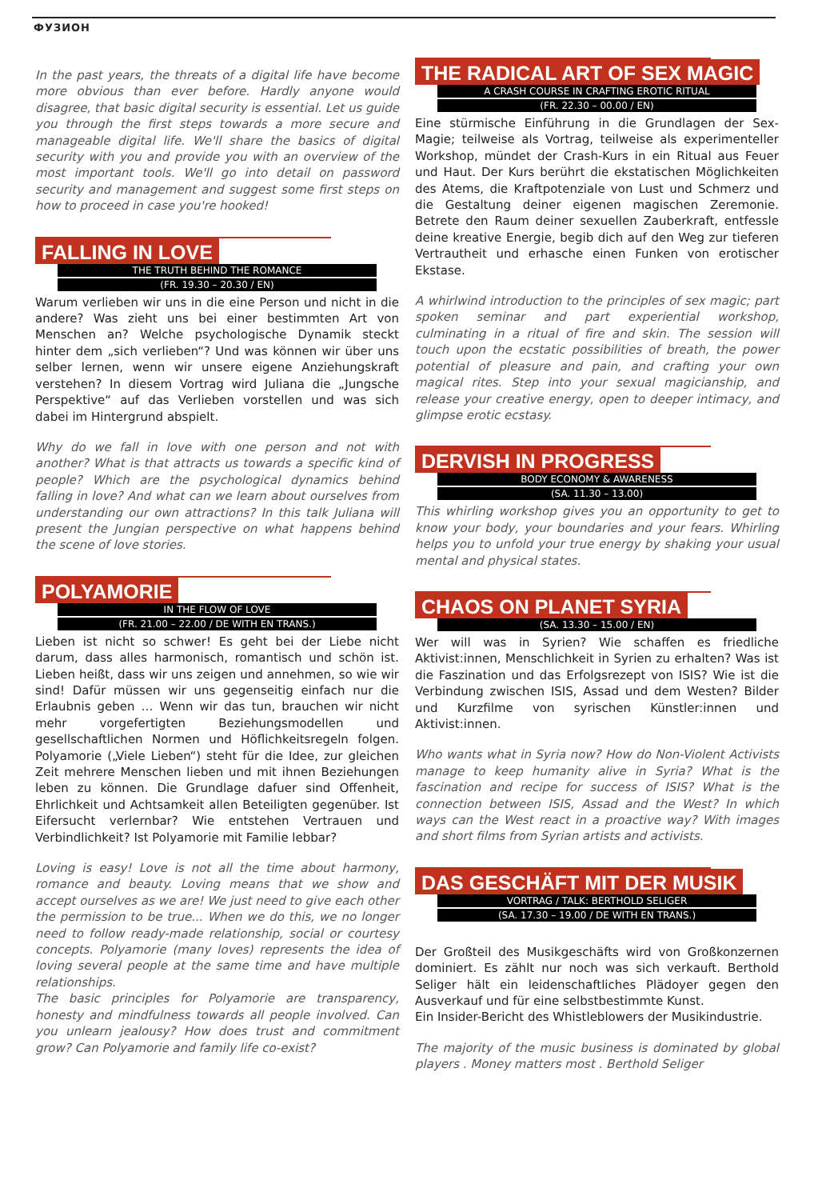ФУЗИОН
In the past years, the threats of a digital life have become more obvious than ever before. Hardly anyone would disagree, that basic digital security is essential. Let us guide you through the first steps towards a more secure and manageable digital life. We'll share the basics of digital security with you and provide you with an overview of the most important tools. We'll go into detail on password security and management and suggest some first steps on how to proceed in case you're hooked!
FALLING IN LOVE
THE TRUTH BEHIND THE ROMANCE
(FR. 19.30 – 20.30 / EN)
Warum verlieben wir uns in die eine Person und nicht in die andere? Was zieht uns bei einer bestimmten Art von Menschen an? Welche psychologische Dynamik steckt hinter dem „sich verlieben“? Und was können wir über uns selber lernen, wenn wir unsere eigene Anziehungskraft verstehen? In diesem Vortrag wird Juliana die „Jungsche Perspektive“ auf das Verlieben vorstellen und was sich dabei im Hintergrund abspielt.
Why do we fall in love with one person and not with another? What is that attracts us towards a specific kind of people? Which are the psychological dynamics behind falling in love? And what can we learn about ourselves from understanding our own attractions? In this talk Juliana will present the Jungian perspective on what happens behind the scene of love stories.
POLYAMORIE
IN THE FLOW OF LOVE
(FR. 21.00 – 22.00 / DE WITH EN TRANS.)
Lieben ist nicht so schwer! Es geht bei der Liebe nicht darum, dass alles harmonisch, romantisch und schön ist. Lieben heißt, dass wir uns zeigen und annehmen, so wie wir sind! Dafür müssen wir uns gegenseitig einfach nur die Erlaubnis geben … Wenn wir das tun, brauchen wir nicht mehr vorgefertigten Beziehungsmodellen und gesellschaftlichen Normen und Höflichkeitsregeln folgen. Polyamorie („Viele Lieben“) steht für die Idee, zur gleichen Zeit mehrere Menschen lieben und mit ihnen Beziehungen leben zu können. Die Grundlage dafuer sind Offenheit, Ehrlichkeit und Achtsamkeit allen Beteiligten gegenüber. Ist Eifersucht verlernbar? Wie entstehen Vertrauen und Verbindlichkeit? Ist Polyamorie mit Familie lebbar?
Loving is easy! Love is not all the time about harmony, romance and beauty. Loving means that we show and accept ourselves as we are! We just need to give each other the permission to be true... When we do this, we no longer need to follow ready-made relationship, social or courtesy concepts. Polyamorie (many loves) represents the idea of loving several people at the same time and have multiple relationships.
The basic principles for Polyamorie are transparency, honesty and mindfulness towards all people involved. Can you unlearn jealousy? How does trust and commitment grow? Can Polyamorie and family life co-exist?
THE RADICAL ART OF SEX MAGIC
A CRASH COURSE IN CRAFTING EROTIC RITUAL
(FR. 22.30 – 00.00 / EN)
Eine stürmische Einführung in die Grundlagen der Sex-Magie; teilweise als Vortrag, teilweise als experimenteller Workshop, mündet der Crash-Kurs in ein Ritual aus Feuer und Haut. Der Kurs berührt die ekstatischen Möglichkeiten des Atems, die Kraftpotenziale von Lust und Schmerz und die Gestaltung deiner eigenen magischen Zeremonie. Betrete den Raum deiner sexuellen Zauberkraft, entfessle deine kreative Energie, begib dich auf den Weg zur tieferen Vertrautheit und erhasche einen Funken von erotischer Ekstase.
A whirlwind introduction to the principles of sex magic; part spoken seminar and part experiential workshop, culminating in a ritual of fire and skin. The session will touch upon the ecstatic possibilities of breath, the power potential of pleasure and pain, and crafting your own magical rites. Step into your sexual magicianship, and release your creative energy, open to deeper intimacy, and glimpse erotic ecstasy.
DERVISH IN PROGRESS
BODY ECONOMY & AWARENESS
(SA. 11.30 – 13.00)
This whirling workshop gives you an opportunity to get to know your body, your boundaries and your fears. Whirling helps you to unfold your true energy by shaking your usual mental and physical states.
CHAOS ON PLANET SYRIA
(SA. 13.30 – 15.00 / EN)
Wer will was in Syrien? Wie schaffen es friedliche Aktivist:innen, Menschlichkeit in Syrien zu erhalten? Was ist die Faszination und das Erfolgsrezept von ISIS? Wie ist die Verbindung zwischen ISIS, Assad und dem Westen? Bilder und Kurzfilme von syrischen Künstler:innen und Aktivist:innen.
Who wants what in Syria now? How do Non-Violent Activists manage to keep humanity alive in Syria? What is the fascination and recipe for success of ISIS? What is the connection between ISIS, Assad and the West? In which ways can the West react in a proactive way? With images and short films from Syrian artists and activists.
DAS GESCHÄFT MIT DER MUSIK
VORTRAG / TALK: BERTHOLD SELIGER
(SA. 17.30 – 19.00 / DE WITH EN TRANS.)
Der Großteil des Musikgeschäfts wird von Großkonzernen dominiert. Es zählt nur noch was sich verkauft. Berthold Seliger hält ein leidenschaftliches Plädoyer gegen den Ausverkauf und für eine selbstbestimmte Kunst.
Ein Insider-Bericht des Whistleblowers der Musikindustrie.
The majority of the music business is dominated by global players . Money matters most . Berthold Seliger